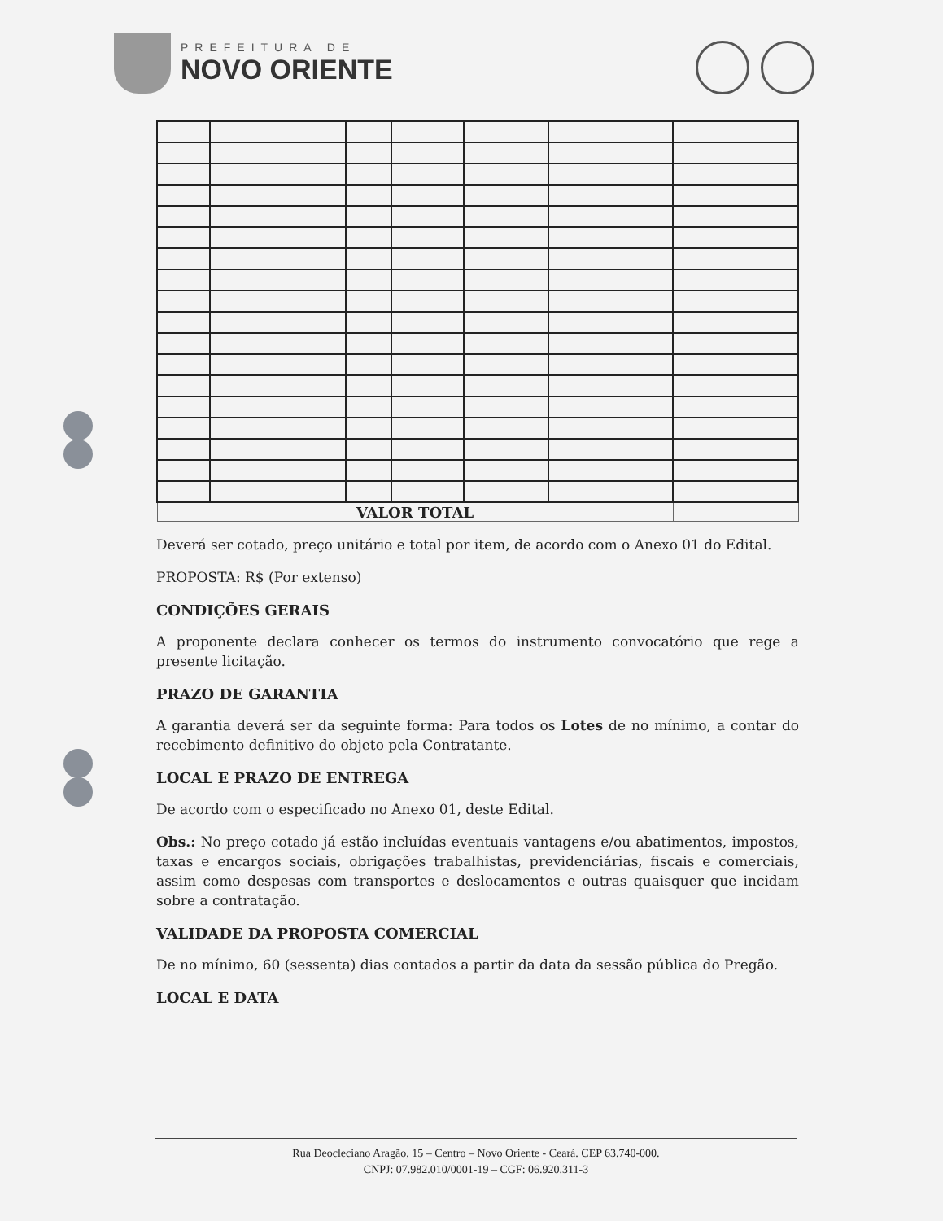PREFEITURA DE
NOVO ORIENTE
| VALOR TOTAL | | | | | | |
Deverá ser cotado, preço unitário e total por item, de acordo com o Anexo 01 do Edital.
PROPOSTA: R$ (Por extenso)
CONDIÇÕES GERAIS
A proponente declara conhecer os termos do instrumento convocatório que rege a presente licitação.
PRAZO DE GARANTIA
A garantia deverá ser da seguinte forma: Para todos os Lotes de no mínimo, a contar do recebimento definitivo do objeto pela Contratante.
LOCAL E PRAZO DE ENTREGA
De acordo com o especificado no Anexo 01, deste Edital.
Obs.: No preço cotado já estão incluídas eventuais vantagens e/ou abatimentos, impostos, taxas e encargos sociais, obrigações trabalhistas, previdenciárias, fiscais e comerciais, assim como despesas com transportes e deslocamentos e outras quaisquer que incidam sobre a contratação.
VALIDADE DA PROPOSTA COMERCIAL
De no mínimo, 60 (sessenta) dias contados a partir da data da sessão pública do Pregão.
LOCAL E DATA
Rua Deocleciano Aragão, 15 – Centro – Novo Oriente - Ceará. CEP 63.740-000.
CNPJ: 07.982.010/0001-19 – CGF: 06.920.311-3